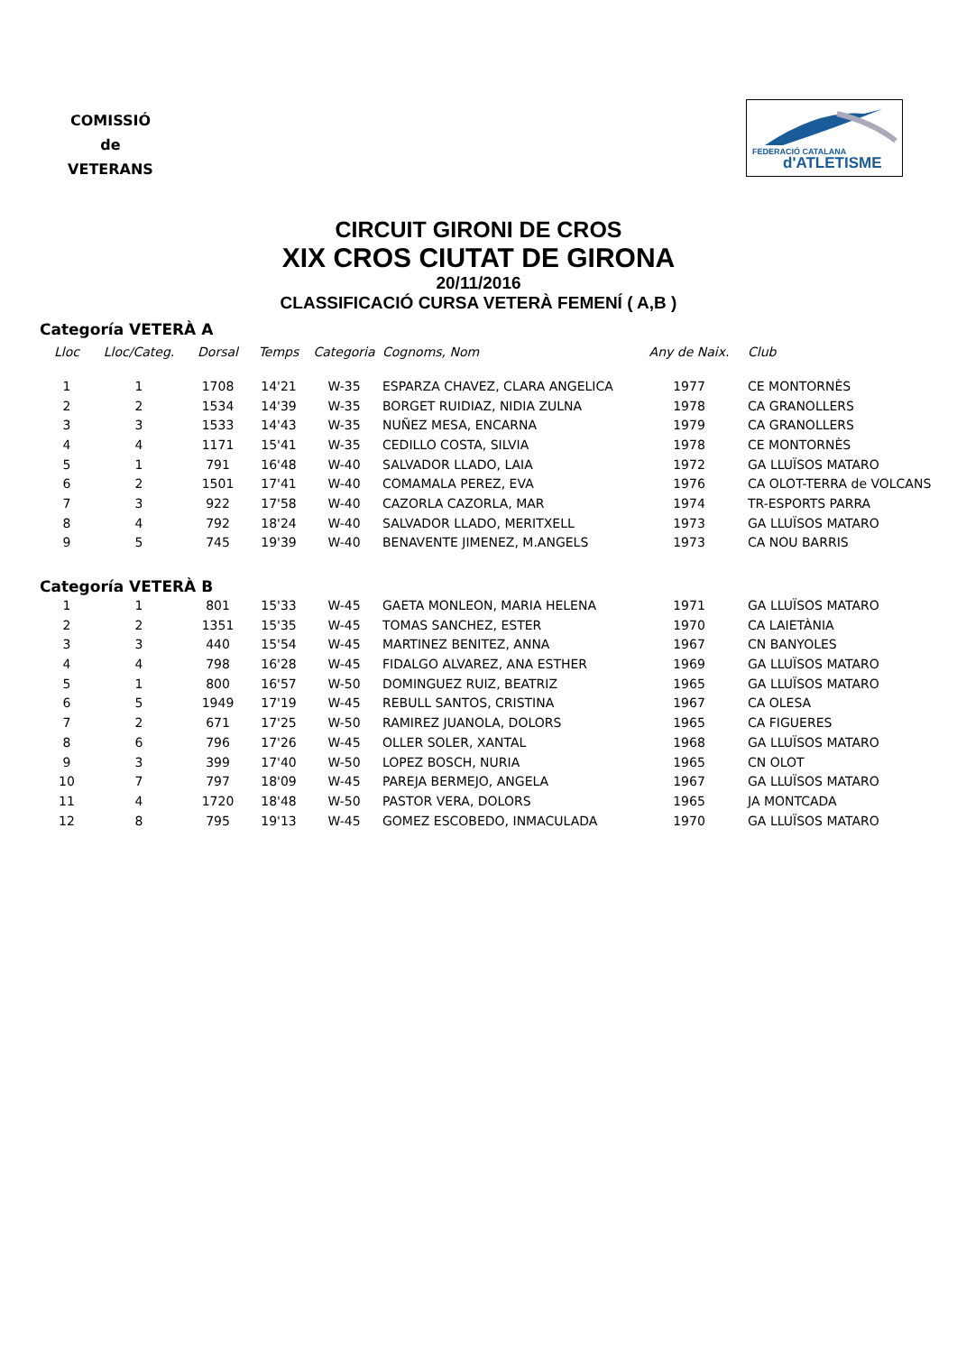COMISSIÓ
de
VETERANS
FEDERACIÓ CATALANA
d'ATLETISME
CIRCUIT GIRONI DE CROS
XIX CROS CIUTAT DE GIRONA
20/11/2016
CLASSIFICACIÓ CURSA VETERÀ FEMENÍ ( A,B )
Categoría VETERÀ A
| Lloc | Lloc/Categ. | Dorsal | Temps | Categoria | Cognoms, Nom | Any de Naix. | Club |
| --- | --- | --- | --- | --- | --- | --- | --- |
| 1 | 1 | 1708 | 14'21 | W-35 | ESPARZA CHAVEZ, CLARA ANGELICA | 1977 | CE MONTORNÈS |
| 2 | 2 | 1534 | 14'39 | W-35 | BORGET RUIDIAZ, NIDIA ZULNA | 1978 | CA GRANOLLERS |
| 3 | 3 | 1533 | 14'43 | W-35 | NUÑEZ MESA, ENCARNA | 1979 | CA GRANOLLERS |
| 4 | 4 | 1171 | 15'41 | W-35 | CEDILLO COSTA, SILVIA | 1978 | CE MONTORNÈS |
| 5 | 1 | 791 | 16'48 | W-40 | SALVADOR LLADO, LAIA | 1972 | GA LLUÏSOS MATARO |
| 6 | 2 | 1501 | 17'41 | W-40 | COMAMALA PEREZ, EVA | 1976 | CA OLOT-TERRA de VOLCANS |
| 7 | 3 | 922 | 17'58 | W-40 | CAZORLA CAZORLA, MAR | 1974 | TR-ESPORTS PARRA |
| 8 | 4 | 792 | 18'24 | W-40 | SALVADOR LLADO, MERITXELL | 1973 | GA LLUÏSOS MATARO |
| 9 | 5 | 745 | 19'39 | W-40 | BENAVENTE JIMENEZ, M.ANGELS | 1973 | CA NOU BARRIS |
Categoría VETERÀ B
| 1 | 1 | 801 | 15'33 | W-45 | GAETA MONLEON, MARIA HELENA | 1971 | GA LLUÏSOS MATARO |
| 2 | 2 | 1351 | 15'35 | W-45 | TOMAS SANCHEZ, ESTER | 1970 | CA LAIETÀNIA |
| 3 | 3 | 440 | 15'54 | W-45 | MARTINEZ BENITEZ, ANNA | 1967 | CN BANYOLES |
| 4 | 4 | 798 | 16'28 | W-45 | FIDALGO ALVAREZ, ANA ESTHER | 1969 | GA LLUÏSOS MATARO |
| 5 | 1 | 800 | 16'57 | W-50 | DOMINGUEZ RUIZ, BEATRIZ | 1965 | GA LLUÏSOS MATARO |
| 6 | 5 | 1949 | 17'19 | W-45 | REBULL SANTOS, CRISTINA | 1967 | CA OLESA |
| 7 | 2 | 671 | 17'25 | W-50 | RAMIREZ JUANOLA, DOLORS | 1965 | CA FIGUERES |
| 8 | 6 | 796 | 17'26 | W-45 | OLLER SOLER, XANTAL | 1968 | GA LLUÏSOS MATARO |
| 9 | 3 | 399 | 17'40 | W-50 | LOPEZ BOSCH, NURIA | 1965 | CN OLOT |
| 10 | 7 | 797 | 18'09 | W-45 | PAREJA BERMEJO, ANGELA | 1967 | GA LLUÏSOS MATARO |
| 11 | 4 | 1720 | 18'48 | W-50 | PASTOR VERA, DOLORS | 1965 | JA MONTCADA |
| 12 | 8 | 795 | 19'13 | W-45 | GOMEZ ESCOBEDO, INMACULADA | 1970 | GA LLUÏSOS MATARO |